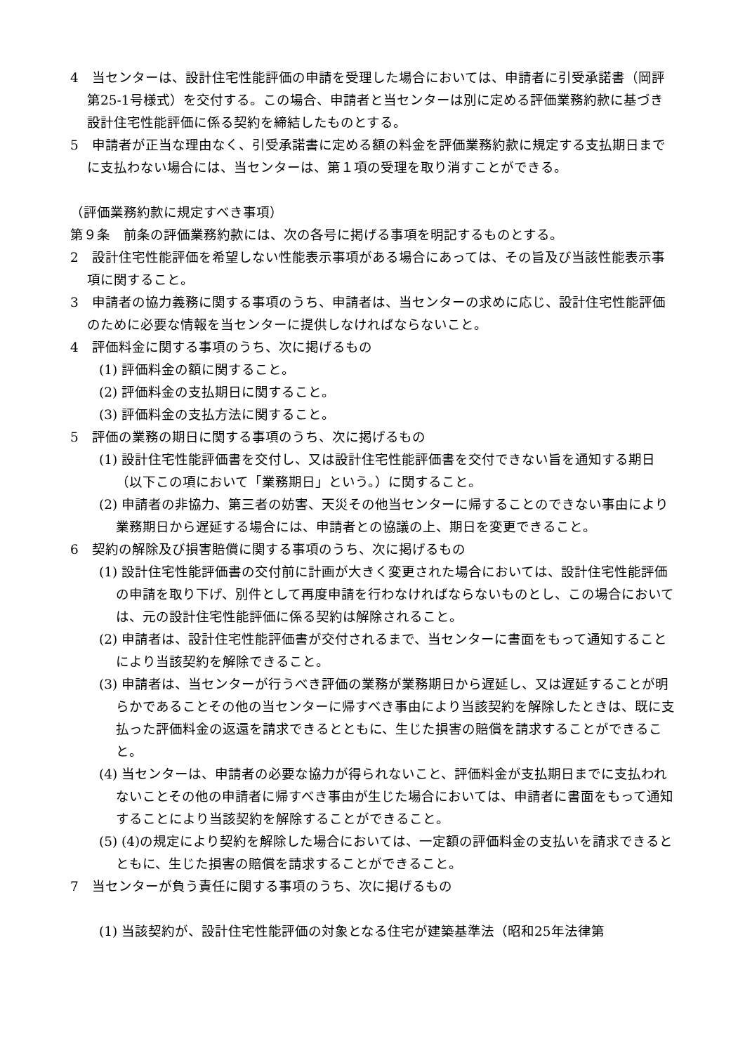4　当センターは、設計住宅性能評価の申請を受理した場合においては、申請者に引受承諾書（岡評第25-1号様式）を交付する。この場合、申請者と当センターは別に定める評価業務約款に基づき設計住宅性能評価に係る契約を締結したものとする。
5　申請者が正当な理由なく、引受承諾書に定める額の料金を評価業務約款に規定する支払期日までに支払わない場合には、当センターは、第１項の受理を取り消すことができる。
（評価業務約款に規定すべき事項）
第９条　前条の評価業務約款には、次の各号に掲げる事項を明記するものとする。
2　設計住宅性能評価を希望しない性能表示事項がある場合にあっては、その旨及び当該性能表示事項に関すること。
3　申請者の協力義務に関する事項のうち、申請者は、当センターの求めに応じ、設計住宅性能評価のために必要な情報を当センターに提供しなければならないこと。
4　評価料金に関する事項のうち、次に掲げるもの
(1) 評価料金の額に関すること。
(2) 評価料金の支払期日に関すること。
(3) 評価料金の支払方法に関すること。
5　評価の業務の期日に関する事項のうち、次に掲げるもの
(1) 設計住宅性能評価書を交付し、又は設計住宅性能評価書を交付できない旨を通知する期日（以下この項において「業務期日」という。）に関すること。
(2) 申請者の非協力、第三者の妨害、天災その他当センターに帰することのできない事由により業務期日から遅延する場合には、申請者との協議の上、期日を変更できること。
6　契約の解除及び損害賠償に関する事項のうち、次に掲げるもの
(1) 設計住宅性能評価書の交付前に計画が大きく変更された場合においては、設計住宅性能評価の申請を取り下げ、別件として再度申請を行わなければならないものとし、この場合においては、元の設計住宅性能評価に係る契約は解除されること。
(2) 申請者は、設計住宅性能評価書が交付されるまで、当センターに書面をもって通知することにより当該契約を解除できること。
(3) 申請者は、当センターが行うべき評価の業務が業務期日から遅延し、又は遅延することが明らかであることその他の当センターに帰すべき事由により当該契約を解除したときは、既に支払った評価料金の返還を請求できるとともに、生じた損害の賠償を請求することができること。
(4) 当センターは、申請者の必要な協力が得られないこと、評価料金が支払期日までに支払われないことその他の申請者に帰すべき事由が生じた場合においては、申請者に書面をもって通知することにより当該契約を解除することができること。
(5) (4)の規定により契約を解除した場合においては、一定額の評価料金の支払いを請求できるとともに、生じた損害の賠償を請求することができること。
7　当センターが負う責任に関する事項のうち、次に掲げるもの
(1) 当該契約が、設計住宅性能評価の対象となる住宅が建築基準法（昭和25年法律第